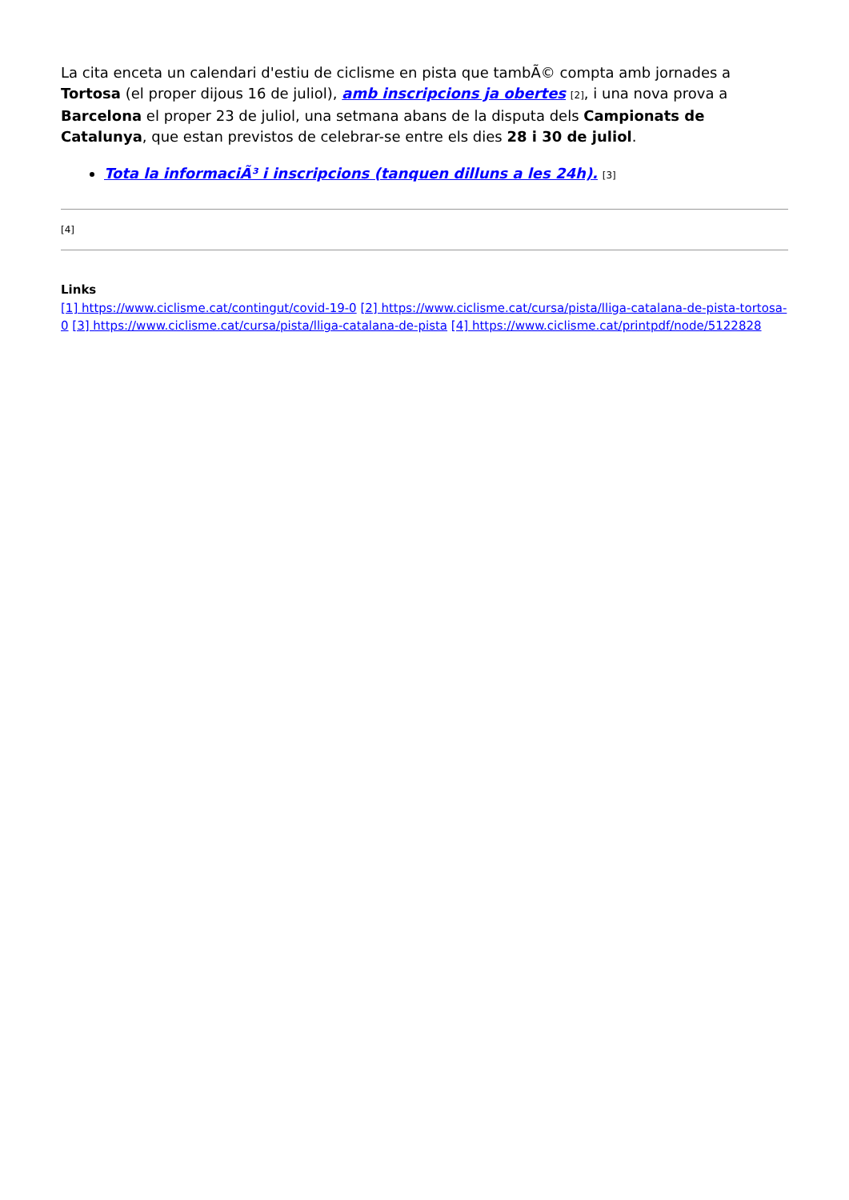La cita enceta un calendari d'estiu de ciclisme en pista que tambÃ© compta amb jornades a Tortosa (el proper dijous 16 de juliol), amb inscripcions ja obertes [2], i una nova prova a Barcelona el proper 23 de juliol, una setmana abans de la disputa dels Campionats de Catalunya, que estan previstos de celebrar-se entre els dies 28 i 30 de juliol.
Tota la informaciÃ³ i inscripcions (tanquen dilluns a les 24h). [3]
[4]
Links
[1] https://www.ciclisme.cat/contingut/covid-19-0 [2] https://www.ciclisme.cat/cursa/pista/lliga-catalana-de-pista-tortosa-0 [3] https://www.ciclisme.cat/cursa/pista/lliga-catalana-de-pista [4] https://www.ciclisme.cat/printpdf/node/5122828